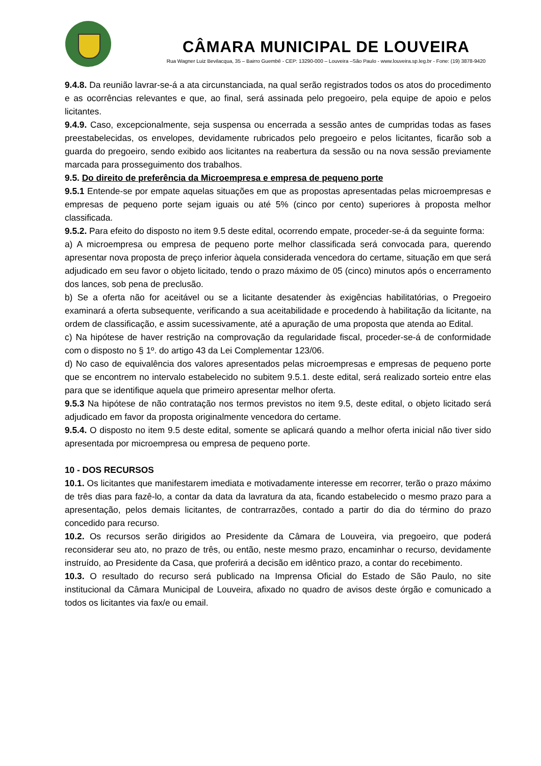CÂMARA MUNICIPAL DE LOUVEIRA
Rua Wagner Luiz Bevilacqua, 35 – Bairro Guembê - CEP: 13290-000 – Louveira –São Paulo - www.louveira.sp.leg.br - Fone: (19) 3878-9420
9.4.8. Da reunião lavrar-se-á a ata circunstanciada, na qual serão registrados todos os atos do procedimento e as ocorrências relevantes e que, ao final, será assinada pelo pregoeiro, pela equipe de apoio e pelos licitantes.
9.4.9. Caso, excepcionalmente, seja suspensa ou encerrada a sessão antes de cumpridas todas as fases preestabelecidas, os envelopes, devidamente rubricados pelo pregoeiro e pelos licitantes, ficarão sob a guarda do pregoeiro, sendo exibido aos licitantes na reabertura da sessão ou na nova sessão previamente marcada para prosseguimento dos trabalhos.
9.5. Do direito de preferência da Microempresa e empresa de pequeno porte
9.5.1 Entende-se por empate aquelas situações em que as propostas apresentadas pelas microempresas e empresas de pequeno porte sejam iguais ou até 5% (cinco por cento) superiores à proposta melhor classificada.
9.5.2. Para efeito do disposto no item 9.5 deste edital, ocorrendo empate, proceder-se-á da seguinte forma:
a) A microempresa ou empresa de pequeno porte melhor classificada será convocada para, querendo apresentar nova proposta de preço inferior àquela considerada vencedora do certame, situação em que será adjudicado em seu favor o objeto licitado, tendo o prazo máximo de 05 (cinco) minutos após o encerramento dos lances, sob pena de preclusão.
b) Se a oferta não for aceitável ou se a licitante desatender às exigências habilitatórias, o Pregoeiro examinará a oferta subsequente, verificando a sua aceitabilidade e procedendo à habilitação da licitante, na ordem de classificação, e assim sucessivamente, até a apuração de uma proposta que atenda ao Edital.
c) Na hipótese de haver restrição na comprovação da regularidade fiscal, proceder-se-á de conformidade com o disposto no § 1º. do artigo 43 da Lei Complementar 123/06.
d) No caso de equivalência dos valores apresentados pelas microempresas e empresas de pequeno porte que se encontrem no intervalo estabelecido no subitem 9.5.1. deste edital, será realizado sorteio entre elas para que se identifique aquela que primeiro apresentar melhor oferta.
9.5.3 Na hipótese de não contratação nos termos previstos no item 9.5, deste edital, o objeto licitado será adjudicado em favor da proposta originalmente vencedora do certame.
9.5.4. O disposto no item 9.5 deste edital, somente se aplicará quando a melhor oferta inicial não tiver sido apresentada por microempresa ou empresa de pequeno porte.
10 - DOS RECURSOS
10.1. Os licitantes que manifestarem imediata e motivadamente interesse em recorrer, terão o prazo máximo de três dias para fazê-lo, a contar da data da lavratura da ata, ficando estabelecido o mesmo prazo para a apresentação, pelos demais licitantes, de contrarrazões, contado a partir do dia do término do prazo concedido para recurso.
10.2. Os recursos serão dirigidos ao Presidente da Câmara de Louveira, via pregoeiro, que poderá reconsiderar seu ato, no prazo de três, ou então, neste mesmo prazo, encaminhar o recurso, devidamente instruído, ao Presidente da Casa, que proferirá a decisão em idêntico prazo, a contar do recebimento.
10.3. O resultado do recurso será publicado na Imprensa Oficial do Estado de São Paulo, no site institucional da Câmara Municipal de Louveira, afixado no quadro de avisos deste órgão e comunicado a todos os licitantes via fax/e ou email.